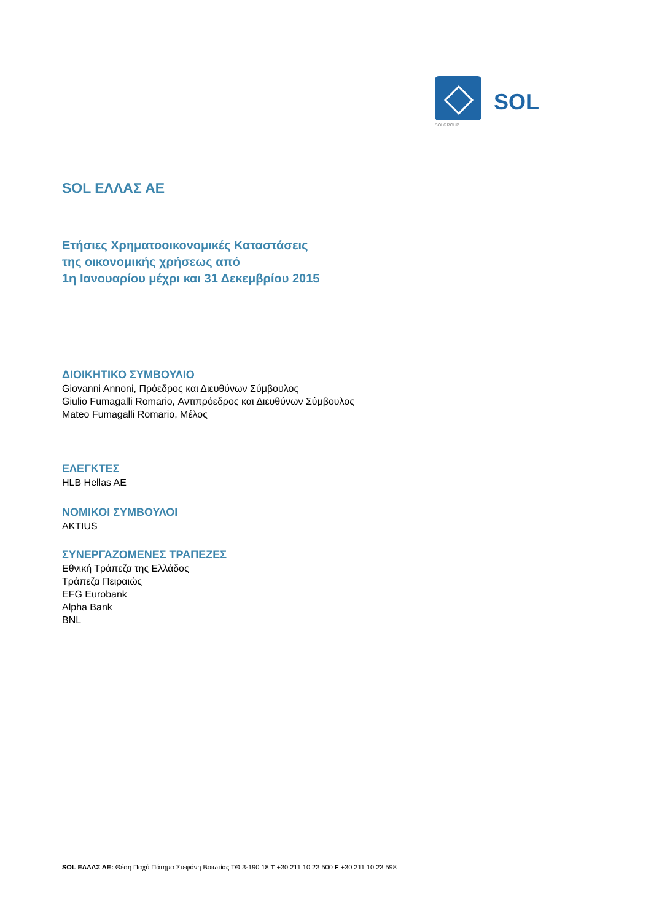SOLGROUP
SOL
SOL ΕΛΛΑΣ ΑΕ
Ετήσιες Χρηματοοικονομικές Καταστάσεις
της οικονομικής χρήσεως από
1η Ιανουαρίου μέχρι και 31 Δεκεμβρίου 2015
ΔΙΟΙΚΗΤΙΚΟ ΣΥΜΒΟΥΛΙΟ
Giovanni Annoni, Πρόεδρος και Διευθύνων Σύμβουλος
Giulio Fumagalli Romario, Αντιπρόεδρος και Διευθύνων Σύμβουλος
Mateo Fumagalli Romario, Μέλος
ΕΛΕΓΚΤΕΣ
HLB Hellas AE
ΝΟΜΙΚΟΙ ΣΥΜΒΟΥΛΟΙ
AKTIUS
ΣΥΝΕΡΓΑΖΟΜΕΝΕΣ ΤΡΑΠΕΖΕΣ
Εθνική Τράπεζα της Ελλάδος
Τράπεζα Πειραιώς
EFG Eurobank
Alpha Bank
BNL
SOL ΕΛΛΑΣ ΑΕ: Θέση Παχύ Πάτημα Στεφάνη Βοιωτίας ΤΘ 3-190 18 T +30 211 10 23 500 F +30 211 10 23 598